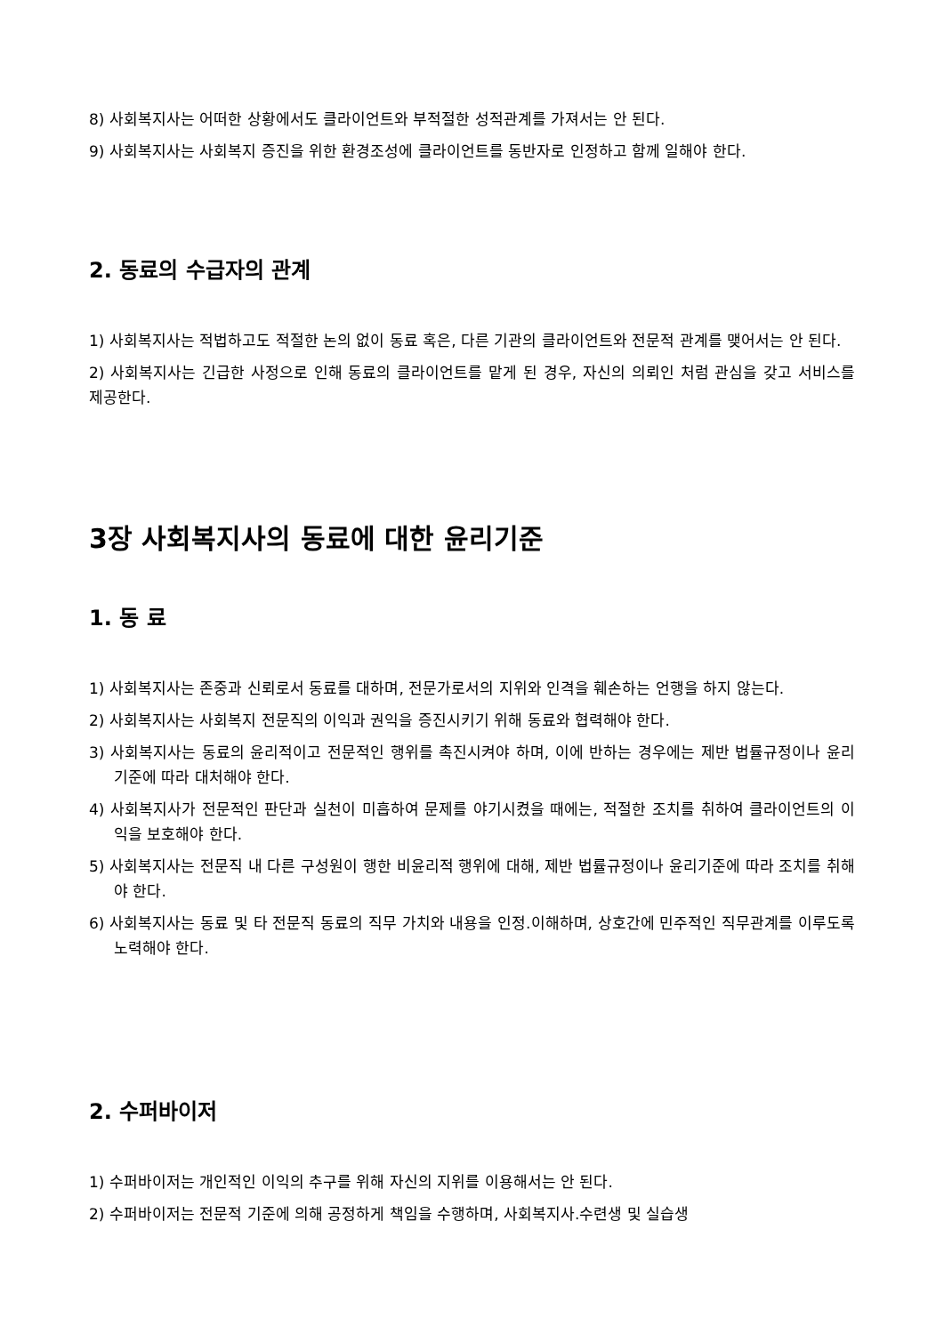8) 사회복지사는 어떠한 상황에서도 클라이언트와 부적절한 성적관계를 가져서는 안 된다.
9) 사회복지사는 사회복지 증진을 위한 환경조성에 클라이언트를 동반자로 인정하고 함께 일해야 한다.
2. 동료의 수급자의 관계
1) 사회복지사는 적법하고도 적절한 논의 없이 동료 혹은, 다른 기관의 클라이언트와 전문적 관계를 맺어서는 안 된다.
2) 사회복지사는 긴급한 사정으로 인해 동료의 클라이언트를 맡게 된 경우, 자신의 의뢰인 처럼 관심을 갖고 서비스를 제공한다.
3장 사회복지사의 동료에 대한 윤리기준
1. 동 료
1) 사회복지사는 존중과 신뢰로서 동료를 대하며, 전문가로서의 지위와 인격을 훼손하는 언행을 하지 않는다.
2) 사회복지사는 사회복지 전문직의 이익과 권익을 증진시키기 위해 동료와 협력해야 한다.
3) 사회복지사는 동료의 윤리적이고 전문적인 행위를 촉진시켜야 하며, 이에 반하는 경우에는 제반 법률규정이나 윤리기준에 따라 대처해야 한다.
4) 사회복지사가 전문적인 판단과 실천이 미흡하여 문제를 야기시켰을 때에는, 적절한 조치를 취하여 클라이언트의 이익을 보호해야 한다.
5) 사회복지사는 전문직 내 다른 구성원이 행한 비윤리적 행위에 대해, 제반 법률규정이나 윤리기준에 따라 조치를 취해야 한다.
6) 사회복지사는 동료 및 타 전문직 동료의 직무 가치와 내용을 인정.이해하며, 상호간에 민주적인 직무관계를 이루도록 노력해야 한다.
2. 수퍼바이저
1) 수퍼바이저는 개인적인 이익의 추구를 위해 자신의 지위를 이용해서는 안 된다.
2) 수퍼바이저는 전문적 기준에 의해 공정하게 책임을 수행하며, 사회복지사.수련생 및 실습생